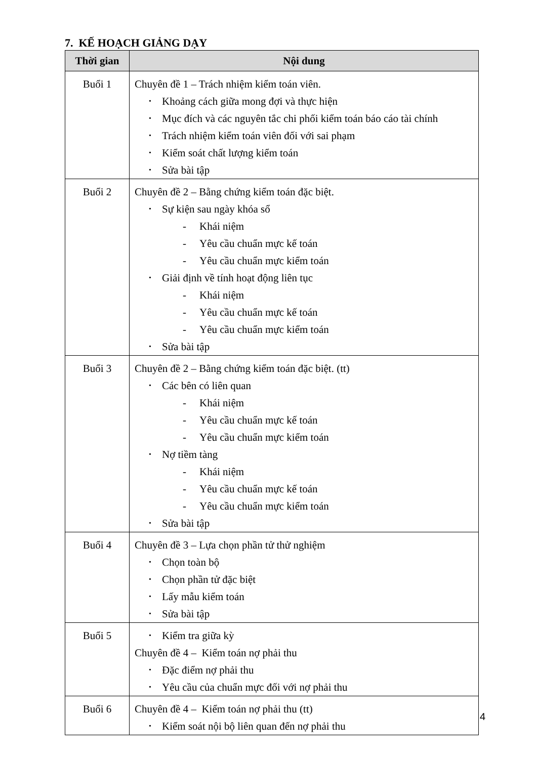7. KẾ HOẠCH GIẢNG DẠY
| Thời gian | Nội dung |
| --- | --- |
| Buổi 1 | Chuyên đề 1 – Trách nhiệm kiểm toán viên. • Khoảng cách giữa mong đợi và thực hiện • Mục đích và các nguyên tắc chi phối kiểm toán báo cáo tài chính • Trách nhiệm kiểm toán viên đối với sai phạm • Kiểm soát chất lượng kiểm toán • Sửa bài tập |
| Buổi 2 | Chuyên đề 2 – Bằng chứng kiểm toán đặc biệt. • Sự kiện sau ngày khóa sổ - Khái niệm - Yêu cầu chuẩn mực kế toán - Yêu cầu chuẩn mực kiểm toán • Giải định về tính hoạt động liên tục - Khái niệm - Yêu cầu chuẩn mực kế toán - Yêu cầu chuẩn mực kiểm toán • Sửa bài tập |
| Buổi 3 | Chuyên đề 2 – Bằng chứng kiểm toán đặc biệt. (tt) • Các bên có liên quan - Khái niệm - Yêu cầu chuẩn mực kế toán - Yêu cầu chuẩn mực kiểm toán • Nợ tiềm tàng - Khái niệm - Yêu cầu chuẩn mực kế toán - Yêu cầu chuẩn mực kiểm toán • Sửa bài tập |
| Buổi 4 | Chuyên đề 3 – Lựa chọn phần tử thử nghiệm • Chọn toàn bộ • Chọn phần tử đặc biệt • Lấy mẫu kiểm toán • Sửa bài tập |
| Buổi 5 | • Kiểm tra giữa kỳ Chuyên đề 4 – Kiểm toán nợ phải thu • Đặc điểm nợ phải thu • Yêu cầu của chuẩn mực đối với nợ phải thu |
| Buổi 6 | Chuyên đề 4 – Kiểm toán nợ phải thu (tt) • Kiểm soát nội bộ liên quan đến nợ phải thu |
4